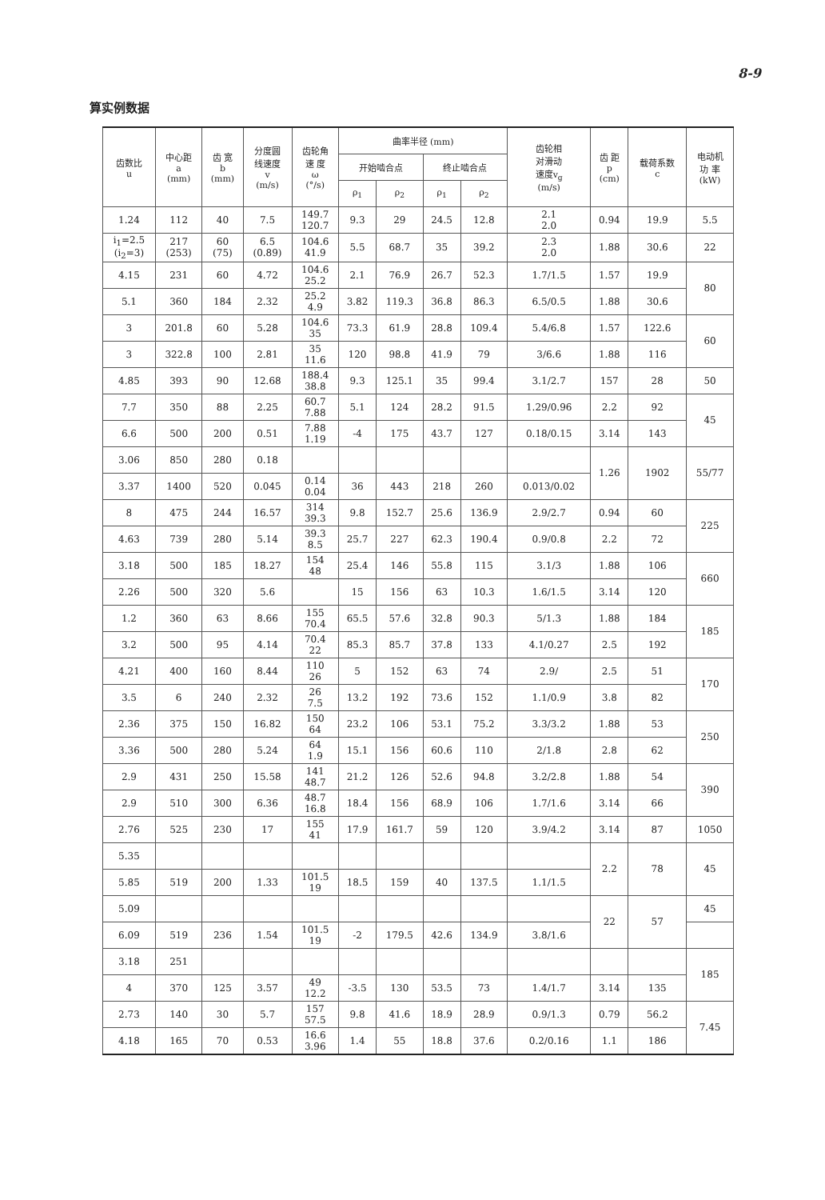8-9
算实例数据
| 齿数比 u | 中心距 a (mm) | 齿 宽 b (mm) | 分度圆 线速度 v (m/s) | 齿轮角 速 度 ω (°/s) | 曲率半径 (mm) | | | | 齿轮相 对滑动 速度v<sub>g</sub> (m/s) | 齿 距 p (cm) | 载荷系数 c | 电动机 功 率 (kW) |
| --- | --- | --- | --- | --- | --- | --- | --- | --- | --- | --- | --- | --- |
| | | | | | 开始啮合点 | | 终止啮合点 | | | | | |
| | | | | | ρ<sub>1</sub> | ρ<sub>2</sub> | ρ<sub>1</sub> | ρ<sub>2</sub> | | | | |
| 1.24 | 112 | 40 | 7.5 | 149.7 120.7 | 9.3 | 29 | 24.5 | 12.8 | 2.1 2.0 | 0.94 | 19.9 | 5.5 |
| i<sub>1</sub>=2.5 (i<sub>2</sub>=3) | 217 (253) | 60 (75) | 6.5 (0.89) | 104.6 41.9 | 5.5 | 68.7 | 35 | 39.2 | 2.3 2.0 | 1.88 | 30.6 | 22 |
| 4.15 | 231 | 60 | 4.72 | 104.6 25.2 | 2.1 | 76.9 | 26.7 | 52.3 | 1.7/1.5 | 1.57 | 19.9 | 80 |
| 5.1 | 360 | 184 | 2.32 | 25.2 4.9 | 3.82 | 119.3 | 36.8 | 86.3 | 6.5/0.5 | 1.88 | 30.6 | |
| 3 | 201.8 | 60 | 5.28 | 104.6 35 | 73.3 | 61.9 | 28.8 | 109.4 | 5.4/6.8 | 1.57 | 122.6 | 60 |
| 3 | 322.8 | 100 | 2.81 | 35 11.6 | 120 | 98.8 | 41.9 | 79 | 3/6.6 | 1.88 | 116 | |
| 4.85 | 393 | 90 | 12.68 | 188.4 38.8 | 9.3 | 125.1 | 35 | 99.4 | 3.1/2.7 | 157 | 28 | 50 |
| 7.7 | 350 | 88 | 2.25 | 60.7 7.88 | 5.1 | 124 | 28.2 | 91.5 | 1.29/0.96 | 2.2 | 92 | 45 |
| 6.6 | 500 | 200 | 0.51 | 7.88 1.19 | -4 | 175 | 43.7 | 127 | 0.18/0.15 | 3.14 | 143 | |
| 3.06 | 850 | 280 | 0.18 | | | | | | | 1.26 | 1902 | 55/77 |
| 3.37 | 1400 | 520 | 0.045 | 0.14 0.04 | 36 | 443 | 218 | 260 | 0.013/0.02 | | | |
| 8 | 475 | 244 | 16.57 | 314 39.3 | 9.8 | 152.7 | 25.6 | 136.9 | 2.9/2.7 | 0.94 | 60 | 225 |
| 4.63 | 739 | 280 | 5.14 | 39.3 8.5 | 25.7 | 227 | 62.3 | 190.4 | 0.9/0.8 | 2.2 | 72 | |
| 3.18 | 500 | 185 | 18.27 | 154 48 | 25.4 | 146 | 55.8 | 115 | 3.1/3 | 1.88 | 106 | 660 |
| 2.26 | 500 | 320 | 5.6 | | 15 | 156 | 63 | 10.3 | 1.6/1.5 | 3.14 | 120 | |
| 1.2 | 360 | 63 | 8.66 | 155 70.4 | 65.5 | 57.6 | 32.8 | 90.3 | 5/1.3 | 1.88 | 184 | 185 |
| 3.2 | 500 | 95 | 4.14 | 70.4 22 | 85.3 | 85.7 | 37.8 | 133 | 4.1/0.27 | 2.5 | 192 | |
| 4.21 | 400 | 160 | 8.44 | 110 26 | 5 | 152 | 63 | 74 | 2.9/ | 2.5 | 51 | 170 |
| 3.5 | 6 | 240 | 2.32 | 26 7.5 | 13.2 | 192 | 73.6 | 152 | 1.1/0.9 | 3.8 | 82 | |
| 2.36 | 375 | 150 | 16.82 | 150 64 | 23.2 | 106 | 53.1 | 75.2 | 3.3/3.2 | 1.88 | 53 | 250 |
| 3.36 | 500 | 280 | 5.24 | 64 1.9 | 15.1 | 156 | 60.6 | 110 | 2/1.8 | 2.8 | 62 | |
| 2.9 | 431 | 250 | 15.58 | 141 48.7 | 21.2 | 126 | 52.6 | 94.8 | 3.2/2.8 | 1.88 | 54 | 390 |
| 2.9 | 510 | 300 | 6.36 | 48.7 16.8 | 18.4 | 156 | 68.9 | 106 | 1.7/1.6 | 3.14 | 66 | |
| 2.76 | 525 | 230 | 17 | 155 41 | 17.9 | 161.7 | 59 | 120 | 3.9/4.2 | 3.14 | 87 | 1050 |
| 5.35 | | | | | | | | | | 2.2 | 78 | 45 |
| 5.85 | 519 | 200 | 1.33 | 101.5 19 | 18.5 | 159 | 40 | 137.5 | 1.1/1.5 | | | |
| 5.09 | | | | | | | | | | 22 | 57 | 45 |
| 6.09 | 519 | 236 | 1.54 | 101.5 19 | -2 | 179.5 | 42.6 | 134.9 | 3.8/1.6 | | | |
| 3.18 | 251 | | | | | | | | | | | 185 |
| 4 | 370 | 125 | 3.57 | 49 12.2 | -3.5 | 130 | 53.5 | 73 | 1.4/1.7 | 3.14 | 135 | |
| 2.73 | 140 | 30 | 5.7 | 157 57.5 | 9.8 | 41.6 | 18.9 | 28.9 | 0.9/1.3 | 0.79 | 56.2 | 7.45 |
| 4.18 | 165 | 70 | 0.53 | 16.6 3.96 | 1.4 | 55 | 18.8 | 37.6 | 0.2/0.16 | 1.1 | 186 | |